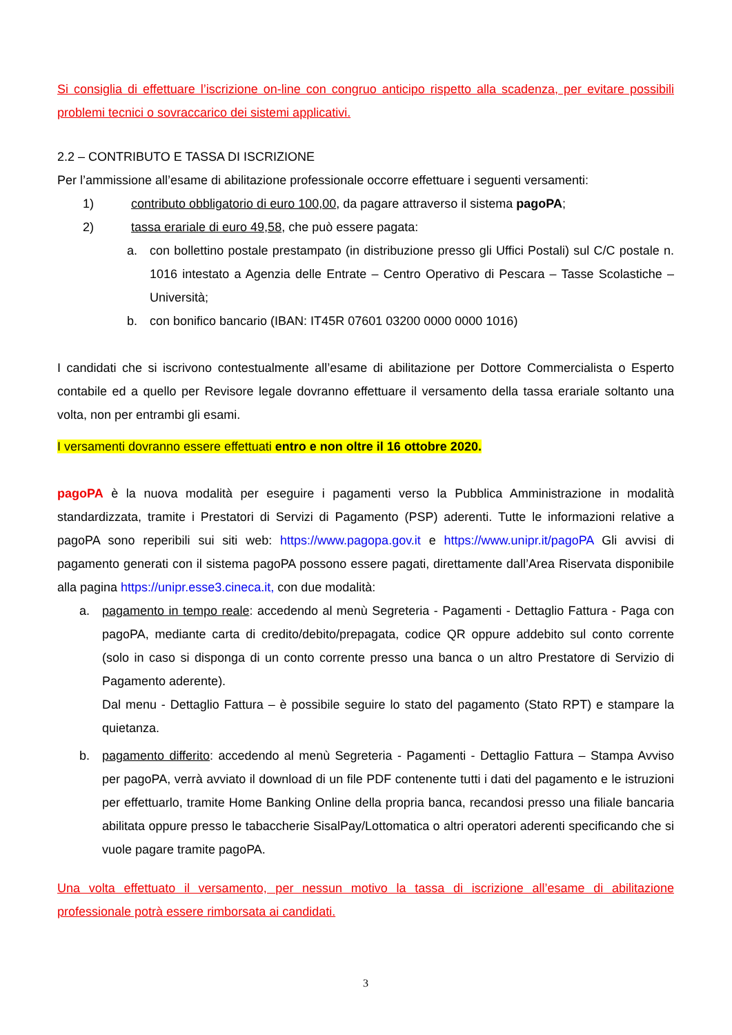Si consiglia di effettuare l’iscrizione on-line con congruo anticipo rispetto alla scadenza, per evitare possibili problemi tecnici o sovraccarico dei sistemi applicativi.
2.2 – CONTRIBUTO E TASSA DI ISCRIZIONE
Per l’ammissione all’esame di abilitazione professionale occorre effettuare i seguenti versamenti:
1) contributo obbligatorio di euro 100,00, da pagare attraverso il sistema pagoPA;
2) tassa erariale di euro 49,58, che può essere pagata:
a. con bollettino postale prestampato (in distribuzione presso gli Uffici Postali) sul C/C postale n. 1016 intestato a Agenzia delle Entrate – Centro Operativo di Pescara – Tasse Scolastiche – Università;
b. con bonifico bancario (IBAN: IT45R 07601 03200 0000 0000 1016)
I candidati che si iscrivono contestualmente all’esame di abilitazione per Dottore Commercialista o Esperto contabile ed a quello per Revisore legale dovranno effettuare il versamento della tassa erariale soltanto una volta, non per entrambi gli esami.
I versamenti dovranno essere effettuati entro e non oltre il 16 ottobre 2020.
pagoPA è la nuova modalità per eseguire i pagamenti verso la Pubblica Amministrazione in modalità standardizzata, tramite i Prestatori di Servizi di Pagamento (PSP) aderenti. Tutte le informazioni relative a pagoPA sono reperibili sui siti web: https://www.pagopa.gov.it e https://www.unipr.it/pagoPA Gli avvisi di pagamento generati con il sistema pagoPA possono essere pagati, direttamente dall’Area Riservata disponibile alla pagina https://unipr.esse3.cineca.it, con due modalità:
a. pagamento in tempo reale: accedendo al menù Segreteria - Pagamenti - Dettaglio Fattura - Paga con pagoPA, mediante carta di credito/debito/prepagata, codice QR oppure addebito sul conto corrente (solo in caso si disponga di un conto corrente presso una banca o un altro Prestatore di Servizio di Pagamento aderente).
Dal menu - Dettaglio Fattura – è possibile seguire lo stato del pagamento (Stato RPT) e stampare la quietanza.
b. pagamento differito: accedendo al menù Segreteria - Pagamenti - Dettaglio Fattura – Stampa Avviso per pagoPA, verrà avviato il download di un file PDF contenente tutti i dati del pagamento e le istruzioni per effettuarlo, tramite Home Banking Online della propria banca, recandosi presso una filiale bancaria abilitata oppure presso le tabaccherie SisalPay/Lottomatica o altri operatori aderenti specificando che si vuole pagare tramite pagoPA.
Una volta effettuato il versamento, per nessun motivo la tassa di iscrizione all’esame di abilitazione professionale potrà essere rimborsata ai candidati.
3